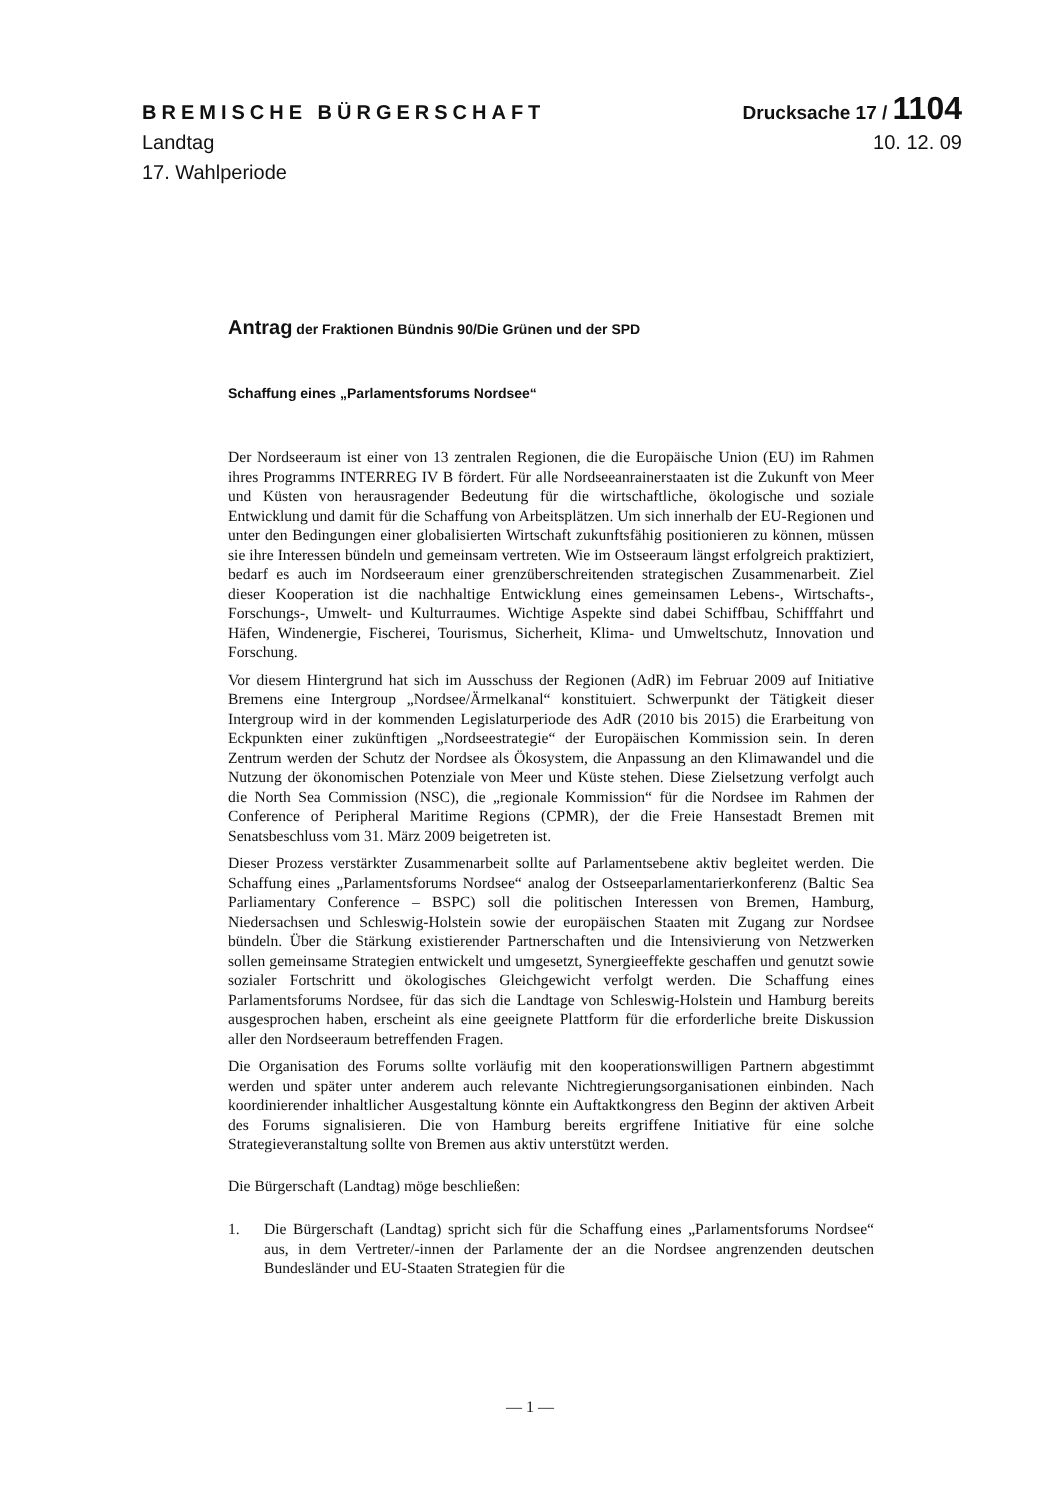BREMISCHE BÜRGERSCHAFT Drucksache 17 / 1104
Landtag 10. 12. 09
17. Wahlperiode
Antrag der Fraktionen Bündnis 90/Die Grünen und der SPD
Schaffung eines „Parlamentsforums Nordsee“
Der Nordseeraum ist einer von 13 zentralen Regionen, die die Europäische Union (EU) im Rahmen ihres Programms INTERREG IV B fördert. Für alle Nordseeanrainerstaaten ist die Zukunft von Meer und Küsten von herausragender Bedeutung für die wirtschaftliche, ökologische und soziale Entwicklung und damit für die Schaffung von Arbeitsplätzen. Um sich innerhalb der EU-Regionen und unter den Bedingungen einer globalisierten Wirtschaft zukunftsfähig positionieren zu können, müssen sie ihre Interessen bündeln und gemeinsam vertreten. Wie im Ostseeraum längst erfolgreich praktiziert, bedarf es auch im Nordseeraum einer grenzüberschreitenden strategischen Zusammenarbeit. Ziel dieser Kooperation ist die nachhaltige Entwicklung eines gemeinsamen Lebens-, Wirtschafts-, Forschungs-, Umwelt- und Kulturraumes. Wichtige Aspekte sind dabei Schiffbau, Schifffahrt und Häfen, Windenergie, Fischerei, Tourismus, Sicherheit, Klima- und Umweltschutz, Innovation und Forschung.
Vor diesem Hintergrund hat sich im Ausschuss der Regionen (AdR) im Februar 2009 auf Initiative Bremens eine Intergroup „Nordsee/Ärmelkanal“ konstituiert. Schwerpunkt der Tätigkeit dieser Intergroup wird in der kommenden Legislaturperiode des AdR (2010 bis 2015) die Erarbeitung von Eckpunkten einer zukünftigen „Nordseestrategie“ der Europäischen Kommission sein. In deren Zentrum werden der Schutz der Nordsee als Ökosystem, die Anpassung an den Klimawandel und die Nutzung der ökonomischen Potenziale von Meer und Küste stehen. Diese Zielsetzung verfolgt auch die North Sea Commission (NSC), die „regionale Kommission“ für die Nordsee im Rahmen der Conference of Peripheral Maritime Regions (CPMR), der die Freie Hansestadt Bremen mit Senatsbeschluss vom 31. März 2009 beigetreten ist.
Dieser Prozess verstärkter Zusammenarbeit sollte auf Parlamentsebene aktiv begleitet werden. Die Schaffung eines „Parlamentsforums Nordsee“ analog der Ostseeparlamentarierkonferenz (Baltic Sea Parliamentary Conference – BSPC) soll die politischen Interessen von Bremen, Hamburg, Niedersachsen und Schleswig-Holstein sowie der europäischen Staaten mit Zugang zur Nordsee bündeln. Über die Stärkung existierender Partnerschaften und die Intensivierung von Netzwerken sollen gemeinsame Strategien entwickelt und umgesetzt, Synergieeffekte geschaffen und genutzt sowie sozialer Fortschritt und ökologisches Gleichgewicht verfolgt werden. Die Schaffung eines Parlamentsforums Nordsee, für das sich die Landtage von Schleswig-Holstein und Hamburg bereits ausgesprochen haben, erscheint als eine geeignete Plattform für die erforderliche breite Diskussion aller den Nordseeraum betreffenden Fragen.
Die Organisation des Forums sollte vorläufig mit den kooperationswilligen Partnern abgestimmt werden und später unter anderem auch relevante Nichtregierungsorganisationen einbinden. Nach koordinierender inhaltlicher Ausgestaltung könnte ein Auftaktkongress den Beginn der aktiven Arbeit des Forums signalisieren. Die von Hamburg bereits ergriffene Initiative für eine solche Strategieveranstaltung sollte von Bremen aus aktiv unterstützt werden.
Die Bürgerschaft (Landtag) möge beschließen:
1. Die Bürgerschaft (Landtag) spricht sich für die Schaffung eines „Parlamentsforums Nordsee“ aus, in dem Vertreter/-innen der Parlamente der an die Nordsee angrenzenden deutschen Bundesländer und EU-Staaten Strategien für die
— 1 —